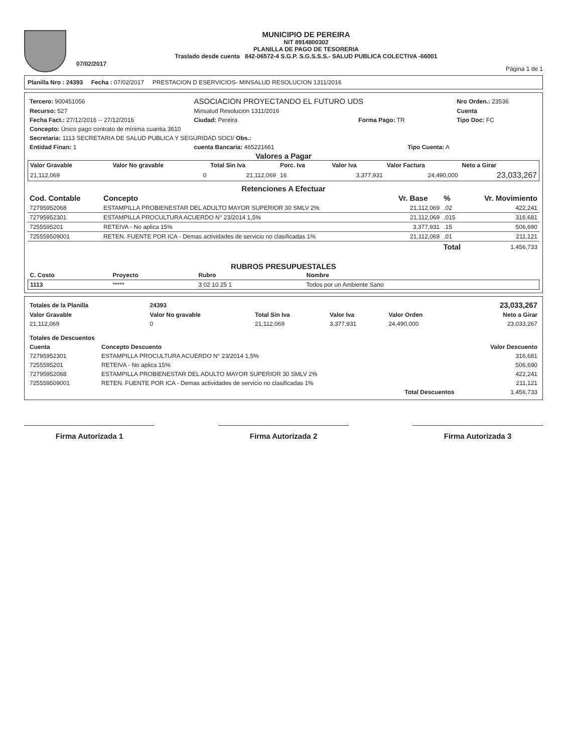07/02/2017
MUNICIPIO DE PEREIRA
NIT 8914800302
PLANILLA DE PAGO DE TESORERIA
Traslado desde cuenta 842-06572-4 S.G.P. S.G.S.S.S.- SALUD PUBLICA COLECTIVA -66001
Página 1 de 1
Planilla Nro : 24393 Fecha : 07/02/2017 PRESTACION D ESERVICIOS- MINSALUD RESOLUCION 1311/2016
| Tercero: 900451056 | ASOCIACION PROYECTANDO EL FUTURO UDS | | | Nro Orden.: 23536 |
| Recurso: 527 | Minsalud Resolucion 1311/2016 | | | Cuenta |
| Fecha Fact.: 27/12/2016 -- 27/12/2016 | Ciudad: Pereira | Forma Pago: TR | | Tipo Doc: FC |
| Concepto: Único pago contrato de mínima cuantia 3610 | | | | |
| Secretaria: 1113 SECRETARIA DE SALUD PUBLICA Y SEGURIDAD SOCI/ Obs.: | | | | |
| Entidad Finan: 1 | cuenta Bancaria: 465221661 | | Tipo Cuenta: A | |
Valores a Pagar
| Valor Gravable | Valor No gravable | Total Sin Iva | Porc. Iva | Valor Iva | Valor Factura | Neto a Girar |
| --- | --- | --- | --- | --- | --- | --- |
| 21,112,069 | 0 | 21,112,069 | 16 | 3,377,931 | 24,490,000 | 23,033,267 |
Retenciones A Efectuar
| Cod. Contable | Concepto | Vr. Base | % | Vr. Movimiento |
| --- | --- | --- | --- | --- |
| 72795952068 | ESTAMPILLA PROBIENESTAR DEL ADULTO MAYOR SUPERIOR 30 SMLV 2% | 21,112,069 | .02 | 422,241 |
| 72795952301 | ESTAMPILLA PROCULTURA ACUERDO N° 23/2014 1,5% | 21,112,069 | .015 | 316,681 |
| 7255595201 | RETEIVA - No aplica 15% | 3,377,931 | .15 | 506,690 |
| 725559509001 | RETEN. FUENTE POR ICA - Demas actividades de servicio no clasificadas 1% | 21,112,069 | .01 | 211,121 |
| | | Total | | 1,456,733 |
RUBROS PRESUPUESTALES
| C. Costo | Proyecto | Rubro | Nombre |
| --- | --- | --- | --- |
| 1113 | ***** | 3 02 10 25 1 | Todos por un Ambiente Sano |
| Totales de la Planilla | 24393 | | | | 23,033,267 |
| Valor Gravable | Valor No gravable | Total Sin Iva | Valor Iva | Valor Orden | Neto a Girar |
| 21,112,069 | 0 | 21,112,069 | 3,377,931 | 24,490,000 | 23,033,267 |
| Totales de Descuentos | | |
| --- | --- | --- |
| Cuenta | Concepto Descuento | Valor Descuento |
| 72795952301 | ESTAMPILLA PROCULTURA ACUERDO N° 23/2014 1,5% | 316,681 |
| 7255595201 | RETEIVA - No aplica 15% | 506,690 |
| 72795952068 | ESTAMPILLA PROBIENESTAR DEL ADULTO MAYOR SUPERIOR 30 SMLV 2% | 422,241 |
| 725559509001 | RETEN. FUENTE POR ICA - Demas actividades de servicio no clasificadas 1% | 211,121 |
| | Total Descuentos | 1,456,733 |
Firma Autorizada 1 Firma Autorizada 2 Firma Autorizada 3